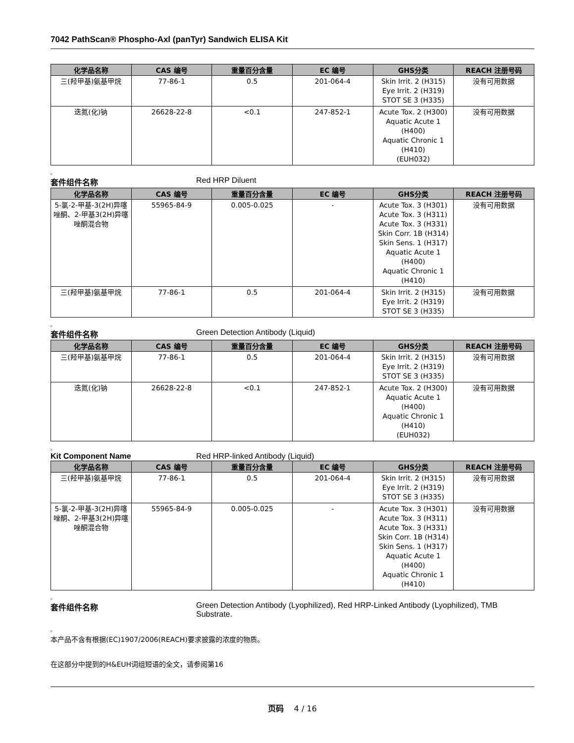7042 PathScan® Phospho-Axl (panTyr) Sandwich ELISA Kit
| 化学品名称 | CAS 编号 | 重量百分含量 | EC 编号 | GHS分类 | REACH 注册号码 |
| --- | --- | --- | --- | --- | --- |
| 三(羟甲基)氨基甲烷 | 77-86-1 | 0.5 | 201-064-4 | Skin Irrit. 2 (H315) Eye Irrit. 2 (H319) STOT SE 3 (H335) | 没有可用数据 |
| 迭氮(化)钠 | 26628-22-8 | <0.1 | 247-852-1 | Acute Tox. 2 (H300) Aquatic Acute 1 (H400) Aquatic Chronic 1 (H410) (EUH032) | 没有可用数据 |
。
套件组件名称 Red HRP Diluent
| 化学品名称 | CAS 编号 | 重量百分含量 | EC 编号 | GHS分类 | REACH 注册号码 |
| --- | --- | --- | --- | --- | --- |
| 5-氯-2-甲基-3(2H)异噻唑酮、2-甲基3(2H)异噻唑酮混合物 | 55965-84-9 | 0.005-0.025 | - | Acute Tox. 3 (H301) Acute Tox. 3 (H311) Acute Tox. 3 (H331) Skin Corr. 1B (H314) Skin Sens. 1 (H317) Aquatic Acute 1 (H400) Aquatic Chronic 1 (H410) | 没有可用数据 |
| 三(羟甲基)氨基甲烷 | 77-86-1 | 0.5 | 201-064-4 | Skin Irrit. 2 (H315) Eye Irrit. 2 (H319) STOT SE 3 (H335) | 没有可用数据 |
。
套件组件名称 Green Detection Antibody (Liquid)
| 化学品名称 | CAS 编号 | 重量百分含量 | EC 编号 | GHS分类 | REACH 注册号码 |
| --- | --- | --- | --- | --- | --- |
| 三(羟甲基)氨基甲烷 | 77-86-1 | 0.5 | 201-064-4 | Skin Irrit. 2 (H315) Eye Irrit. 2 (H319) STOT SE 3 (H335) | 没有可用数据 |
| 迭氮(化)钠 | 26628-22-8 | <0.1 | 247-852-1 | Acute Tox. 2 (H300) Aquatic Acute 1 (H400) Aquatic Chronic 1 (H410) (EUH032) | 没有可用数据 |
。
Kit Component Name Red HRP-linked Antibody (Liquid)
| 化学品名称 | CAS 编号 | 重量百分含量 | EC 编号 | GHS分类 | REACH 注册号码 |
| --- | --- | --- | --- | --- | --- |
| 三(羟甲基)氨基甲烷 | 77-86-1 | 0.5 | 201-064-4 | Skin Irrit. 2 (H315) Eye Irrit. 2 (H319) STOT SE 3 (H335) | 没有可用数据 |
| 5-氯-2-甲基-3(2H)异噻唑酮、2-甲基3(2H)异噻唑酮混合物 | 55965-84-9 | 0.005-0.025 | - | Acute Tox. 3 (H301) Acute Tox. 3 (H311) Acute Tox. 3 (H331) Skin Corr. 1B (H314) Skin Sens. 1 (H317) Aquatic Acute 1 (H400) Aquatic Chronic 1 (H410) | 没有可用数据 |
。
套件组件名称 Green Detection Antibody (Lyophilized), Red HRP-Linked Antibody (Lyophilized), TMB Substrate.
。
本产品不含有根据(EC)1907/2006(REACH)要求披露的浓度的物质。
在这部分中提到的H&EUH词组短语的全文，请参阅第16
页码 4 / 16